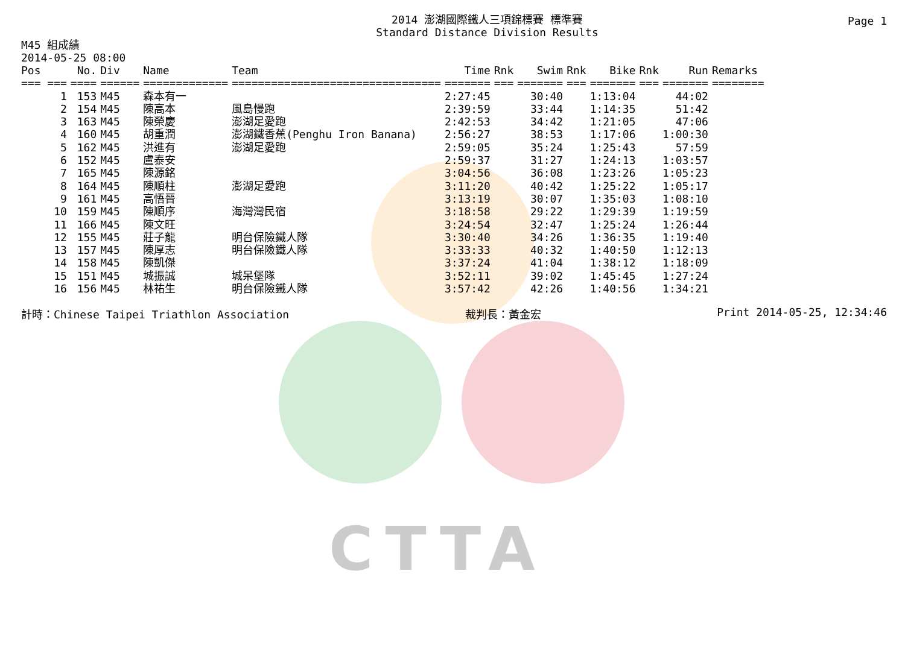CTTA
Page 1
2014 澎湖國際鐵人三項錦標賽 標準賽
Standard Distance Division Results
M45 組成績
2014-05-25 08:00
| Pos | No. | Div | Name | Team | Time | Rnk | Swim | Rnk | Bike | Rnk | Run | Remarks |
| --- | --- | --- | --- | --- | --- | --- | --- | --- | --- | --- | --- | --- |
| === === | ==== | ====== | ============= | ================================ | ======= | === | ======= | === | ======= | === | ======= | ======== |
| 1 | 153 | M45 | 森本有一 | | 2:27:45 | | 30:40 | | 1:13:04 | | 44:02 | |
| 2 | 154 | M45 | 陳高本 | 風島慢跑 | 2:39:59 | | 33:44 | | 1:14:35 | | 51:42 | |
| 3 | 163 | M45 | 陳榮慶 | 澎湖足愛跑 | 2:42:53 | | 34:42 | | 1:21:05 | | 47:06 | |
| 4 | 160 | M45 | 胡重潤 | 澎湖鐵香蕉(Penghu Iron Banana) | 2:56:27 | | 38:53 | | 1:17:06 | | 1:00:30 | |
| 5 | 162 | M45 | 洪進有 | 澎湖足愛跑 | 2:59:05 | | 35:24 | | 1:25:43 | | 57:59 | |
| 6 | 152 | M45 | 盧泰安 | | 2:59:37 | | 31:27 | | 1:24:13 | | 1:03:57 | |
| 7 | 165 | M45 | 陳源銘 | | 3:04:56 | | 36:08 | | 1:23:26 | | 1:05:23 | |
| 8 | 164 | M45 | 陳順柱 | 澎湖足愛跑 | 3:11:20 | | 40:42 | | 1:25:22 | | 1:05:17 | |
| 9 | 161 | M45 | 高悟晉 | | 3:13:19 | | 30:07 | | 1:35:03 | | 1:08:10 | |
| 10 | 159 | M45 | 陳順序 | 海灣灣民宿 | 3:18:58 | | 29:22 | | 1:29:39 | | 1:19:59 | |
| 11 | 166 | M45 | 陳文旺 | | 3:24:54 | | 32:47 | | 1:25:24 | | 1:26:44 | |
| 12 | 155 | M45 | 莊子龍 | 明台保險鐵人隊 | 3:30:40 | | 34:26 | | 1:36:35 | | 1:19:40 | |
| 13 | 157 | M45 | 陳厚志 | 明台保險鐵人隊 | 3:33:33 | | 40:32 | | 1:40:50 | | 1:12:13 | |
| 14 | 158 | M45 | 陳凱傑 | | 3:37:24 | | 41:04 | | 1:38:12 | | 1:18:09 | |
| 15 | 151 | M45 | 城振誠 | 城呆堡隊 | 3:52:11 | | 39:02 | | 1:45:45 | | 1:27:24 | |
| 16 | 156 | M45 | 林祐生 | 明台保險鐵人隊 | 3:57:42 | | 42:26 | | 1:40:56 | | 1:34:21 | |
計時：Chinese Taipei Triathlon Association 裁判長：黃金宏 Print 2014-05-25, 12:34:46